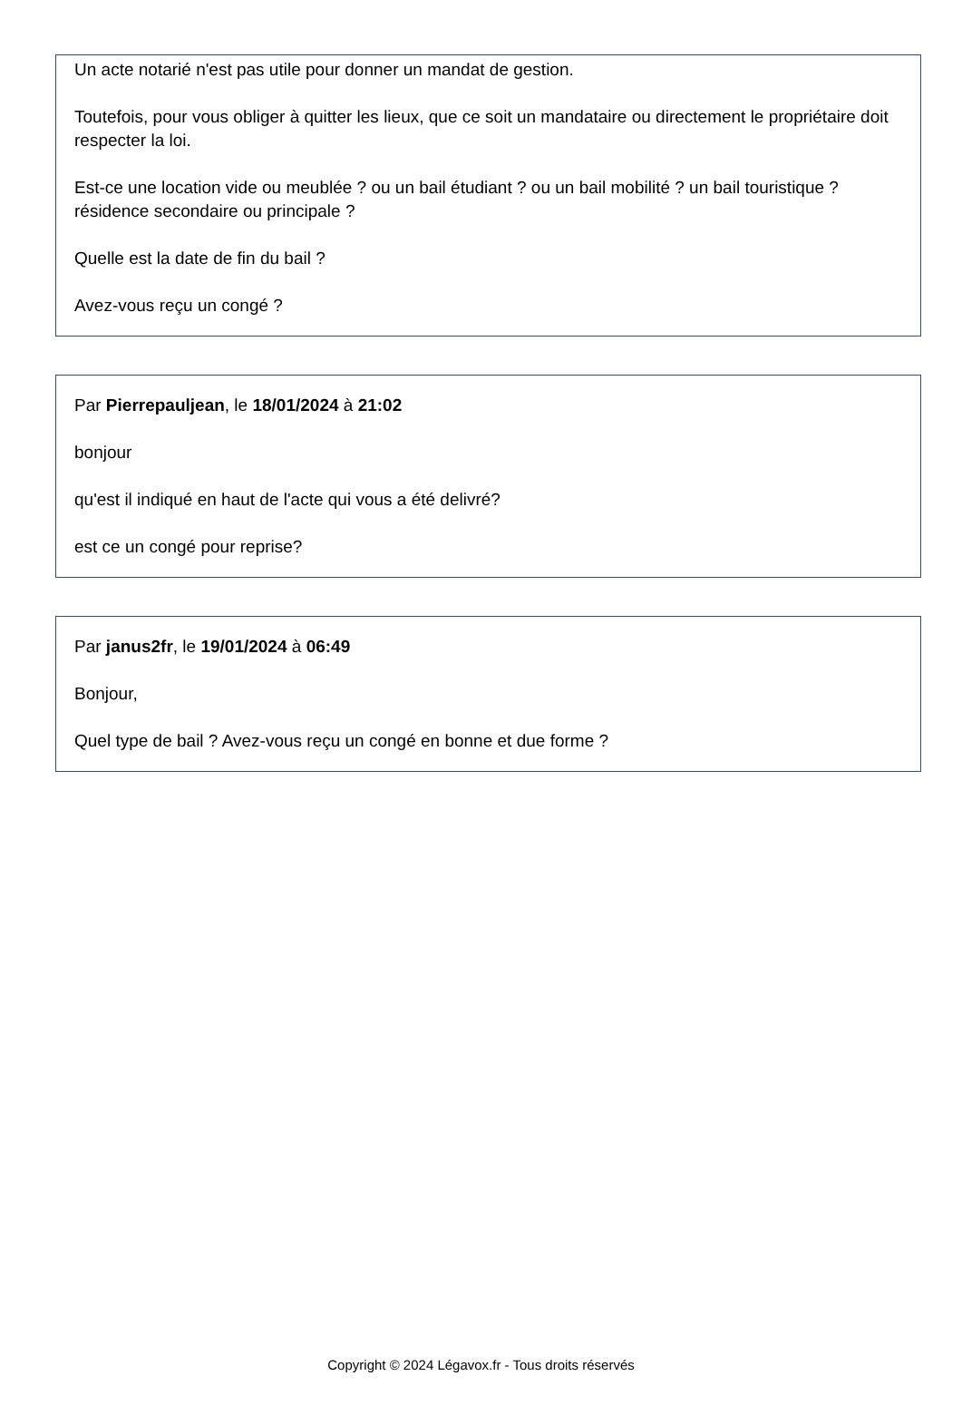Un acte notarié n'est pas utile pour donner un mandat de gestion.
Toutefois, pour vous obliger à quitter les lieux, que ce soit un mandataire ou directement le propriétaire doit respecter la loi.
Est-ce une location vide ou meublée ? ou un bail étudiant ? ou un bail mobilité ? un bail touristique ? résidence secondaire ou principale ?
Quelle est la date de fin du bail ?
Avez-vous reçu un congé ?
Par Pierrepauljean, le 18/01/2024 à 21:02
bonjour
qu'est il indiqué en haut de l'acte qui vous a été delivré?
est ce un congé pour reprise?
Par janus2fr, le 19/01/2024 à 06:49
Bonjour,
Quel type de bail ? Avez-vous reçu un congé en bonne et due forme ?
Copyright © 2024 Légavox.fr - Tous droits réservés